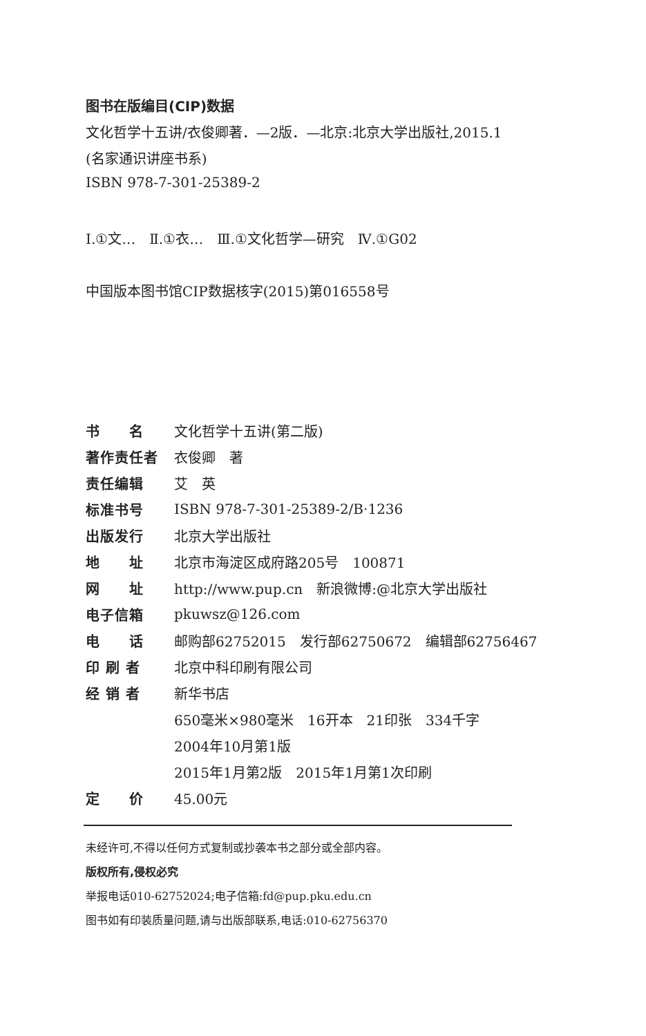图书在版编目(CIP)数据
文化哲学十五讲/衣俊卿著．—2版．—北京:北京大学出版社,2015.1
(名家通识讲座书系)
ISBN 978-7-301-25389-2
Ⅰ.①文…　Ⅱ.①衣…　Ⅲ.①文化哲学—研究　Ⅳ.①G02
中国版本图书馆CIP数据核字(2015)第016558号
| 书 名 | 文化哲学十五讲(第二版) |
| 著作责任者 | 衣俊卿 著 |
| 责任编辑 | 艾 英 |
| 标准书号 | ISBN 978-7-301-25389-2/B·1236 |
| 出版发行 | 北京大学出版社 |
| 地 址 | 北京市海淀区成府路205号 100871 |
| 网 址 | http://www.pup.cn 新浪微博:@北京大学出版社 |
| 电子信箱 | pkuwsz@126.com |
| 电 话 | 邮购部62752015 发行部62750672 编辑部62756467 |
| 印 刷 者 | 北京中科印刷有限公司 |
| 经 销 者 | 新华书店 |
| | 650毫米×980毫米 16开本 21印张 334千字 |
| | 2004年10月第1版 |
| | 2015年1月第2版 2015年1月第1次印刷 |
| 定 价 | 45.00元 |
未经许可,不得以任何方式复制或抄袭本书之部分或全部内容。
版权所有,侵权必究
举报电话010-62752024;电子信箱:fd@pup.pku.edu.cn
图书如有印装质量问题,请与出版部联系,电话:010-62756370